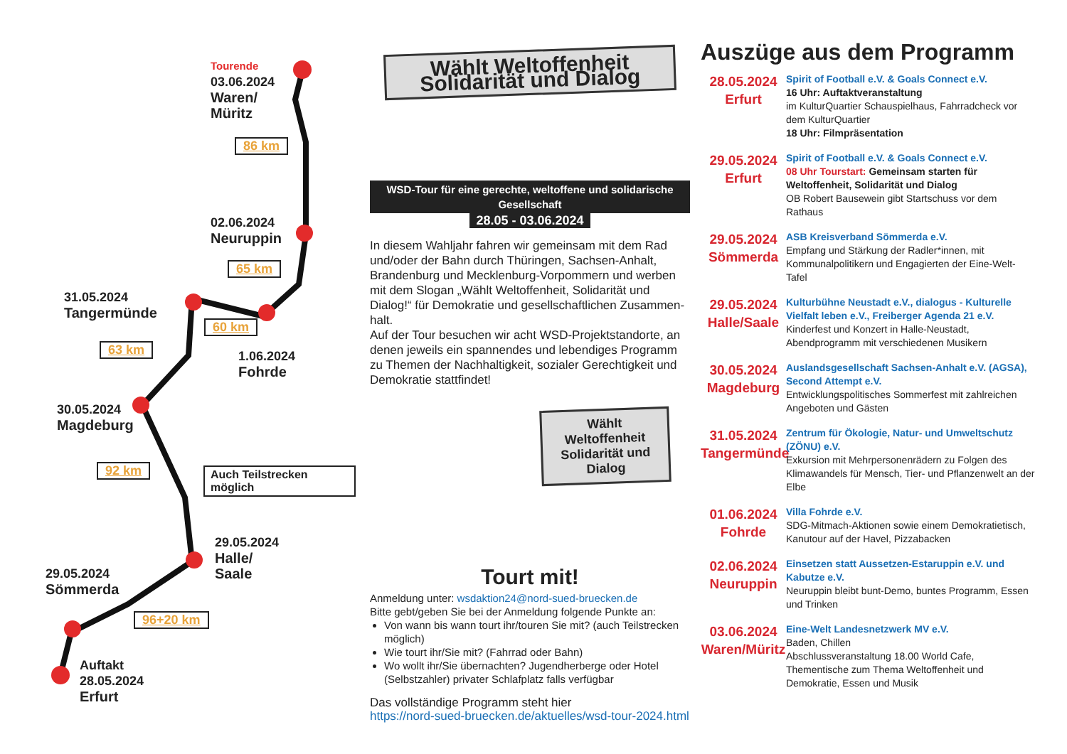Tourende
03.06.2024
Waren/
Müritz
86 km
02.06.2024
Neuruppin
65 km
31.05.2024
Tangermünde
60 km
63 km 1.06.2024
Fohrde
30.05.2024
Magdeburg
92 km Auch Teilstrecken möglich
29.05.2024
Halle/
Saale
29.05.2024
Sömmerda
96+20 km
Auftakt
28.05.2024
Erfurt
Wählt Weltoffenheit
Solidarität und Dialog
WSD-Tour für eine gerechte, weltoffene und solidarische Gesellschaft
28.05 - 03.06.2024
In diesem Wahljahr fahren wir gemeinsam mit dem Rad und/oder der Bahn durch Thüringen, Sachsen-Anhalt, Brandenburg und Mecklenburg-Vorpommern und werben mit dem Slogan „Wählt Weltoffenheit, Solidarität und Dialog!“ für Demokratie und gesellschaftlichen Zusammen-halt.
Auf der Tour besuchen wir acht WSD-Projektstandorte, an denen jeweils ein spannendes und lebendiges Programm zu Themen der Nachhaltigkeit, sozialer Gerechtigkeit und Demokratie stattfindet!
Wählt Weltoffenheit Solidarität und Dialog
Tourt mit!
Anmeldung unter: wsdaktion24@nord-sued-bruecken.de
Bitte gebt/geben Sie bei der Anmeldung folgende Punkte an:
Von wann bis wann tourt ihr/touren Sie mit? (auch Teilstrecken möglich)
Wie tourt ihr/Sie mit? (Fahrrad oder Bahn)
Wo wollt ihr/Sie übernachten? Jugendherberge oder Hotel (Selbstzahler) privater Schlafplatz falls verfügbar
Das vollständige Programm steht hier
https://nord-sued-bruecken.de/aktuelles/wsd-tour-2024.html
Auszüge aus dem Programm
28.05.2024
Erfurt
Spirit of Football e.V. & Goals Connect e.V.
16 Uhr: Auftaktveranstaltung
im KulturQuartier Schauspielhaus, Fahrradcheck vor dem KulturQuartier
18 Uhr: Filmpräsentation
29.05.2024
Erfurt
Spirit of Football e.V. & Goals Connect e.V.
08 Uhr Tourstart: Gemeinsam starten für Weltoffenheit, Solidarität und Dialog
OB Robert Bausewein gibt Startschuss vor dem Rathaus
29.05.2024
Sömmerda
ASB Kreisverband Sömmerda e.V.
Empfang und Stärkung der Radler*innen, mit Kommunalpolitikern und Engagierten der Eine-Welt-Tafel
29.05.2024
Halle/Saale
Kulturbühne Neustadt e.V., dialogus - Kulturelle Vielfalt leben e.V., Freiberger Agenda 21 e.V.
Kinderfest und Konzert in Halle-Neustadt, Abendprogramm mit verschiedenen Musikern
30.05.2024
Magdeburg
Auslandsgesellschaft Sachsen-Anhalt e.V. (AGSA), Second Attempt e.V.
Entwicklungspolitisches Sommerfest mit zahlreichen Angeboten und Gästen
31.05.2024
Tangermünde
Zentrum für Ökologie, Natur- und Umweltschutz (ZÖNU) e.V.
Exkursion mit Mehrpersonenrädern zu Folgen des Klimawandels für Mensch, Tier- und Pflanzenwelt an der Elbe
01.06.2024
Fohrde
Villa Fohrde e.V.
SDG-Mitmach-Aktionen sowie einem Demokratietisch, Kanutour auf der Havel, Pizzabacken
02.06.2024
Neuruppin
Einsetzen statt Aussetzen-Estaruppin e.V. und Kabutze e.V.
Neuruppin bleibt bunt-Demo, buntes Programm, Essen und Trinken
03.06.2024
Waren/Müritz
Eine-Welt Landesnetzwerk MV e.V.
Baden, Chillen
Abschlussveranstaltung 18.00 World Cafe, Thementische zum Thema Weltoffenheit und Demokratie, Essen und Musik